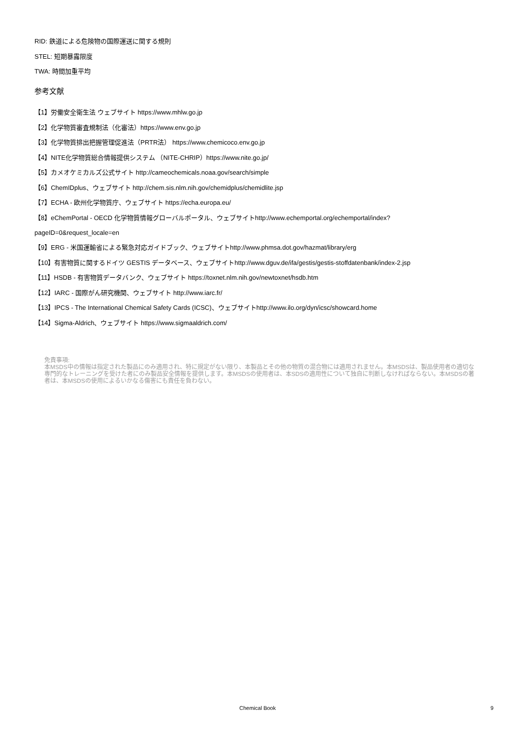RID: 鉄道による危険物の国際運送に関する規則
STEL: 短期暴露限度
TWA: 時間加重平均
参考文献
【1】労働安全衛生法 ウェブサイト https://www.mhlw.go.jp
【2】化学物質審査規制法（化審法）https://www.env.go.jp
【3】化学物質排出把握管理促進法（PRTR法） https://www.chemicoco.env.go.jp
【4】NITE化学物質総合情報提供システム （NITE-CHRIP）https://www.nite.go.jp/
【5】カメオケミカルズ公式サイト http://cameochemicals.noaa.gov/search/simple
【6】ChemIDplus、ウェブサイト http://chem.sis.nlm.nih.gov/chemidplus/chemidlite.jsp
【7】ECHA - 欧州化学物質庁、ウェブサイト https://echa.europa.eu/
【8】eChemPortal - OECD 化学物質情報グローバルポータル、ウェブサイトhttp://www.echemportal.org/echemportal/index?
pageID=0&request_locale=en
【9】ERG - 米国運輸省による緊急対応ガイドブック、ウェブサイトhttp://www.phmsa.dot.gov/hazmat/library/erg
【10】有害物質に関するドイツ GESTIS データベース、ウェブサイトhttp://www.dguv.de/ifa/gestis/gestis-stoffdatenbank/index-2.jsp
【11】HSDB - 有害物質データバンク、ウェブサイト https://toxnet.nlm.nih.gov/newtoxnet/hsdb.htm
【12】IARC - 国際がん研究機関、ウェブサイト http://www.iarc.fr/
【13】IPCS - The International Chemical Safety Cards (ICSC)、ウェブサイトhttp://www.ilo.org/dyn/icsc/showcard.home
【14】Sigma-Aldrich、ウェブサイト https://www.sigmaaldrich.com/
免責事項:
本MSDS中の情報は指定された製品にのみ適用され、特に規定がない限り、本製品とその他の物質の混合物には適用されません。本MSDSは、製品使用者の適切な専門的なトレーニングを受けた者にのみ製品安全情報を提供します。本MSDSの使用者は、本SDSの適用性について独自に判断しなければならない。本MSDSの著者は、本MSDSの使用によるいかなる傷害にも責任を負わない。
Chemical Book 9